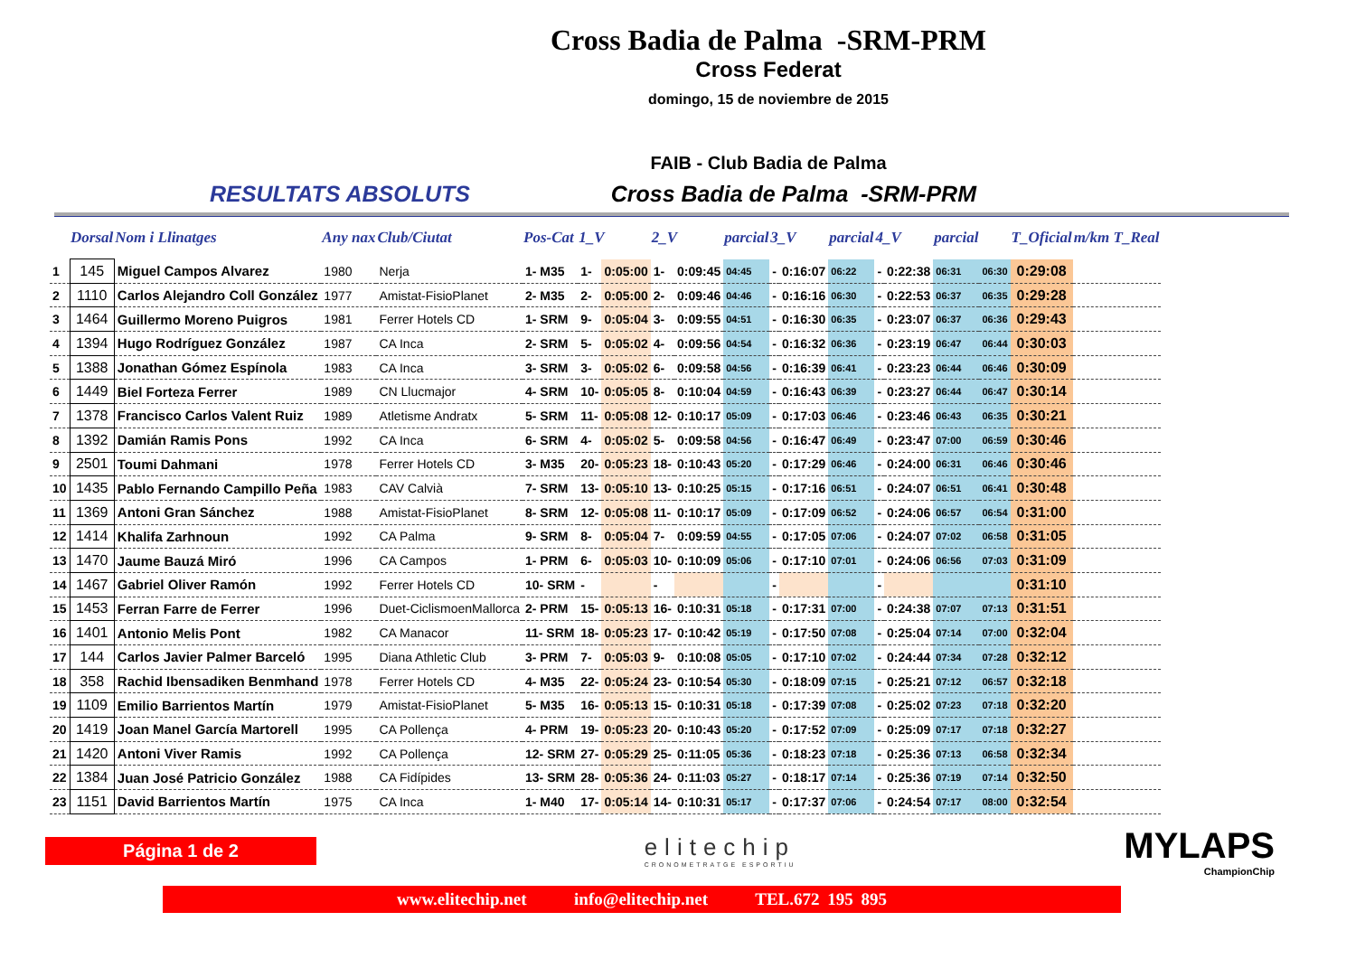Cross Badia de Palma -SRM-PRM
Cross Federat
domingo, 15 de noviembre de 2015
FAIB - Club Badia de Palma
RESULTATS ABSOLUTS Cross Badia de Palma -SRM-PRM
| | Dorsal | Nom i Llinatges | Any nax | Club/Ciutat | Pos-Cat | 1_V | | 2_V | | parcial | 3_V | | parcial | 4_V | | parcial | | T_Oficial | m/km T_Real |
| --- | --- | --- | --- | --- | --- | --- | --- | --- | --- | --- | --- | --- | --- | --- | --- | --- | --- | --- | --- |
| 1 | 145 | Miguel Campos Alvarez | 1980 | Nerja | 1- M35 | 1- | 0:05:00 | 1- | 0:09:45 | 04:45 | - | 0:16:07 | 06:22 | - | 0:22:38 | 06:31 | 06:30 | 0:29:08 | |
| 2 | 1110 | Carlos Alejandro Coll González | 1977 | Amistat-FisioPlanet | 2- M35 | 2- | 0:05:00 | 2- | 0:09:46 | 04:46 | - | 0:16:16 | 06:30 | - | 0:22:53 | 06:37 | 06:35 | 0:29:28 | |
| 3 | 1464 | Guillermo Moreno Puigros | 1981 | Ferrer Hotels CD | 1- SRM | 9- | 0:05:04 | 3- | 0:09:55 | 04:51 | - | 0:16:30 | 06:35 | - | 0:23:07 | 06:37 | 06:36 | 0:29:43 | |
| 4 | 1394 | Hugo Rodríguez González | 1987 | CA Inca | 2- SRM | 5- | 0:05:02 | 4- | 0:09:56 | 04:54 | - | 0:16:32 | 06:36 | - | 0:23:19 | 06:47 | 06:44 | 0:30:03 | |
| 5 | 1388 | Jonathan Gómez Espínola | 1983 | CA Inca | 3- SRM | 3- | 0:05:02 | 6- | 0:09:58 | 04:56 | - | 0:16:39 | 06:41 | - | 0:23:23 | 06:44 | 06:46 | 0:30:09 | |
| 6 | 1449 | Biel Forteza Ferrer | 1989 | CN Llucmajor | 4- SRM | 10- | 0:05:05 | 8- | 0:10:04 | 04:59 | - | 0:16:43 | 06:39 | - | 0:23:27 | 06:44 | 06:47 | 0:30:14 | |
| 7 | 1378 | Francisco Carlos Valent Ruiz | 1989 | Atletisme Andratx | 5- SRM | 11- | 0:05:08 | 12- | 0:10:17 | 05:09 | - | 0:17:03 | 06:46 | - | 0:23:46 | 06:43 | 06:35 | 0:30:21 | |
| 8 | 1392 | Damián Ramis Pons | 1992 | CA Inca | 6- SRM | 4- | 0:05:02 | 5- | 0:09:58 | 04:56 | - | 0:16:47 | 06:49 | - | 0:23:47 | 07:00 | 06:59 | 0:30:46 | |
| 9 | 2501 | Toumi Dahmani | 1978 | Ferrer Hotels CD | 3- M35 | 20- | 0:05:23 | 18- | 0:10:43 | 05:20 | - | 0:17:29 | 06:46 | - | 0:24:00 | 06:31 | 06:46 | 0:30:46 | |
| 10 | 1435 | Pablo Fernando Campillo Peña | 1983 | CAV Calvià | 7- SRM | 13- | 0:05:10 | 13- | 0:10:25 | 05:15 | - | 0:17:16 | 06:51 | - | 0:24:07 | 06:51 | 06:41 | 0:30:48 | |
| 11 | 1369 | Antoni Gran Sánchez | 1988 | Amistat-FisioPlanet | 8- SRM | 12- | 0:05:08 | 11- | 0:10:17 | 05:09 | - | 0:17:09 | 06:52 | - | 0:24:06 | 06:57 | 06:54 | 0:31:00 | |
| 12 | 1414 | Khalifa Zarhnoun | 1992 | CA Palma | 9- SRM | 8- | 0:05:04 | 7- | 0:09:59 | 04:55 | - | 0:17:05 | 07:06 | - | 0:24:07 | 07:02 | 06:58 | 0:31:05 | |
| 13 | 1470 | Jaume Bauzá Miró | 1996 | CA Campos | 1- PRM | 6- | 0:05:03 | 10- | 0:10:09 | 05:06 | - | 0:17:10 | 07:01 | - | 0:24:06 | 06:56 | 07:03 | 0:31:09 | |
| 14 | 1467 | Gabriel Oliver Ramón | 1992 | Ferrer Hotels CD | 10- SRM | - | | - | | | - | | | - | | | | 0:31:10 | |
| 15 | 1453 | Ferran Farre de Ferrer | 1996 | Duet-CiclismoenMallorca | 2- PRM | 15- | 0:05:13 | 16- | 0:10:31 | 05:18 | - | 0:17:31 | 07:00 | - | 0:24:38 | 07:07 | 07:13 | 0:31:51 | |
| 16 | 1401 | Antonio Melis Pont | 1982 | CA Manacor | 11- SRM | 18- | 0:05:23 | 17- | 0:10:42 | 05:19 | - | 0:17:50 | 07:08 | - | 0:25:04 | 07:14 | 07:00 | 0:32:04 | |
| 17 | 144 | Carlos Javier Palmer Barceló | 1995 | Diana Athletic Club | 3- PRM | 7- | 0:05:03 | 9- | 0:10:08 | 05:05 | - | 0:17:10 | 07:02 | - | 0:24:44 | 07:34 | 07:28 | 0:32:12 | |
| 18 | 358 | Rachid Ibensadiken Benmhand | 1978 | Ferrer Hotels CD | 4- M35 | 22- | 0:05:24 | 23- | 0:10:54 | 05:30 | - | 0:18:09 | 07:15 | - | 0:25:21 | 07:12 | 06:57 | 0:32:18 | |
| 19 | 1109 | Emilio Barrientos Martín | 1979 | Amistat-FisioPlanet | 5- M35 | 16- | 0:05:13 | 15- | 0:10:31 | 05:18 | - | 0:17:39 | 07:08 | - | 0:25:02 | 07:23 | 07:18 | 0:32:20 | |
| 20 | 1419 | Joan Manel García Martorell | 1995 | CA Pollença | 4- PRM | 19- | 0:05:23 | 20- | 0:10:43 | 05:20 | - | 0:17:52 | 07:09 | - | 0:25:09 | 07:17 | 07:18 | 0:32:27 | |
| 21 | 1420 | Antoni Viver Ramis | 1992 | CA Pollença | 12- SRM | 27- | 0:05:29 | 25- | 0:11:05 | 05:36 | - | 0:18:23 | 07:18 | - | 0:25:36 | 07:13 | 06:58 | 0:32:34 | |
| 22 | 1384 | Juan José Patricio González | 1988 | CA Fidípides | 13- SRM | 28- | 0:05:36 | 24- | 0:11:03 | 05:27 | - | 0:18:17 | 07:14 | - | 0:25:36 | 07:19 | 07:14 | 0:32:50 | |
| 23 | 1151 | David Barrientos Martín | 1975 | CA Inca | 1- M40 | 17- | 0:05:14 | 14- | 0:10:31 | 05:17 | - | 0:17:37 | 07:06 | - | 0:24:54 | 07:17 | 08:00 | 0:32:54 | |
Página 1 de 2
elitechip
CRONOMETRATGE ESPORTIU
MYLAPS
ChampionChip
www.elitechip.net info@elitechip.net TEL.672 195 895